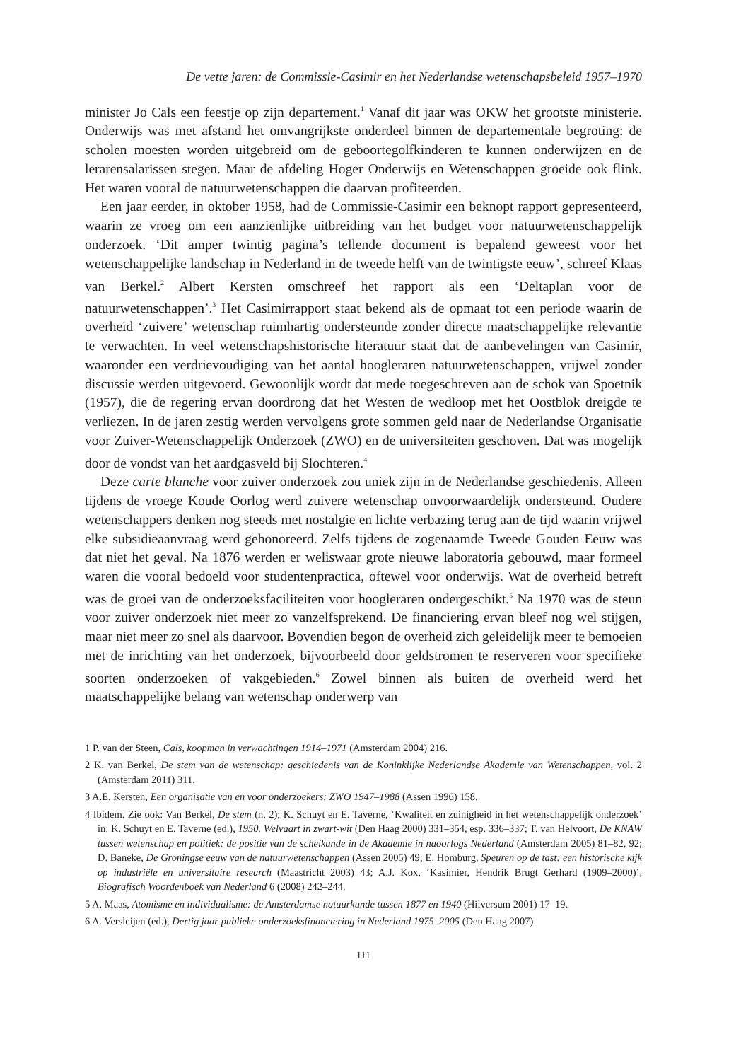De vette jaren: de Commissie-Casimir en het Nederlandse wetenschapsbeleid 1957–1970
minister Jo Cals een feestje op zijn departement.<sup>1</sup> Vanaf dit jaar was OKW het grootste ministerie. Onderwijs was met afstand het omvangrijkste onderdeel binnen de departementale begroting: de scholen moesten worden uitgebreid om de geboortegolfkinderen te kunnen onderwijzen en de lerarensalarissen stegen. Maar de afdeling Hoger Onderwijs en Wetenschappen groeide ook flink. Het waren vooral de natuurwetenschappen die daarvan profiteerden.
Een jaar eerder, in oktober 1958, had de Commissie-Casimir een beknopt rapport gepresenteerd, waarin ze vroeg om een aanzienlijke uitbreiding van het budget voor natuurwetenschappelijk onderzoek. ‘Dit amper twintig pagina’s tellende document is bepalend geweest voor het wetenschappelijke landschap in Nederland in de tweede helft van de twintigste eeuw’, schreef Klaas van Berkel.<sup>2</sup> Albert Kersten omschreef het rapport als een ‘Deltaplan voor de natuurwetenschappen’.<sup>3</sup> Het Casimirrapport staat bekend als de opmaat tot een periode waarin de overheid ‘zuivere’ wetenschap ruimhartig ondersteunde zonder directe maatschappelijke relevantie te verwachten. In veel wetenschapshistorische literatuur staat dat de aanbevelingen van Casimir, waaronder een verdrievoudiging van het aantal hoogleraren natuurwetenschappen, vrijwel zonder discussie werden uitgevoerd. Gewoonlijk wordt dat mede toegeschreven aan de schok van Spoetnik (1957), die de regering ervan doordrong dat het Westen de wedloop met het Oostblok dreigde te verliezen. In de jaren zestig werden vervolgens grote sommen geld naar de Nederlandse Organisatie voor Zuiver-Wetenschappelijk Onderzoek (ZWO) en de universiteiten geschoven. Dat was mogelijk door de vondst van het aardgasveld bij Slochteren.<sup>4</sup>
Deze carte blanche voor zuiver onderzoek zou uniek zijn in de Nederlandse geschiedenis. Alleen tijdens de vroege Koude Oorlog werd zuivere wetenschap onvoorwaardelijk ondersteund. Oudere wetenschappers denken nog steeds met nostalgie en lichte verbazing terug aan de tijd waarin vrijwel elke subsidieaanvraag werd gehonoreerd. Zelfs tijdens de zogenaamde Tweede Gouden Eeuw was dat niet het geval. Na 1876 werden er weliswaar grote nieuwe laboratoria gebouwd, maar formeel waren die vooral bedoeld voor studentenpractica, oftewel voor onderwijs. Wat de overheid betreft was de groei van de onderzoeksfaciliteiten voor hoogleraren ondergeschikt.<sup>5</sup> Na 1970 was de steun voor zuiver onderzoek niet meer zo vanzelfsprekend. De financiering ervan bleef nog wel stijgen, maar niet meer zo snel als daarvoor. Bovendien begon de overheid zich geleidelijk meer te bemoeien met de inrichting van het onderzoek, bijvoorbeeld door geldstromen te reserveren voor specifieke soorten onderzoeken of vakgebieden.<sup>6</sup> Zowel binnen als buiten de overheid werd het maatschappelijke belang van wetenschap onderwerp van
1 P. van der Steen, Cals, koopman in verwachtingen 1914–1971 (Amsterdam 2004) 216.
2 K. van Berkel, De stem van de wetenschap: geschiedenis van de Koninklijke Nederlandse Akademie van Wetenschappen, vol. 2 (Amsterdam 2011) 311.
3 A.E. Kersten, Een organisatie van en voor onderzoekers: ZWO 1947–1988 (Assen 1996) 158.
4 Ibidem. Zie ook: Van Berkel, De stem (n. 2); K. Schuyt en E. Taverne, ‘Kwaliteit en zuinigheid in het wetenschappelijk onderzoek’ in: K. Schuyt en E. Taverne (ed.), 1950. Welvaart in zwart-wit (Den Haag 2000) 331–354, esp. 336–337; T. van Helvoort, De KNAW tussen wetenschap en politiek: de positie van de scheikunde in de Akademie in naoorlogs Nederland (Amsterdam 2005) 81–82, 92; D. Baneke, De Groningse eeuw van de natuurwetenschappen (Assen 2005) 49; E. Homburg, Speuren op de tast: een historische kijk op industriële en universitaire research (Maastricht 2003) 43; A.J. Kox, ‘Kasimier, Hendrik Brugt Gerhard (1909–2000)’, Biografisch Woordenboek van Nederland 6 (2008) 242–244.
5 A. Maas, Atomisme en individualisme: de Amsterdamse natuurkunde tussen 1877 en 1940 (Hilversum 2001) 17–19.
6 A. Versleijen (ed.), Dertig jaar publieke onderzoeksfinanciering in Nederland 1975–2005 (Den Haag 2007).
111